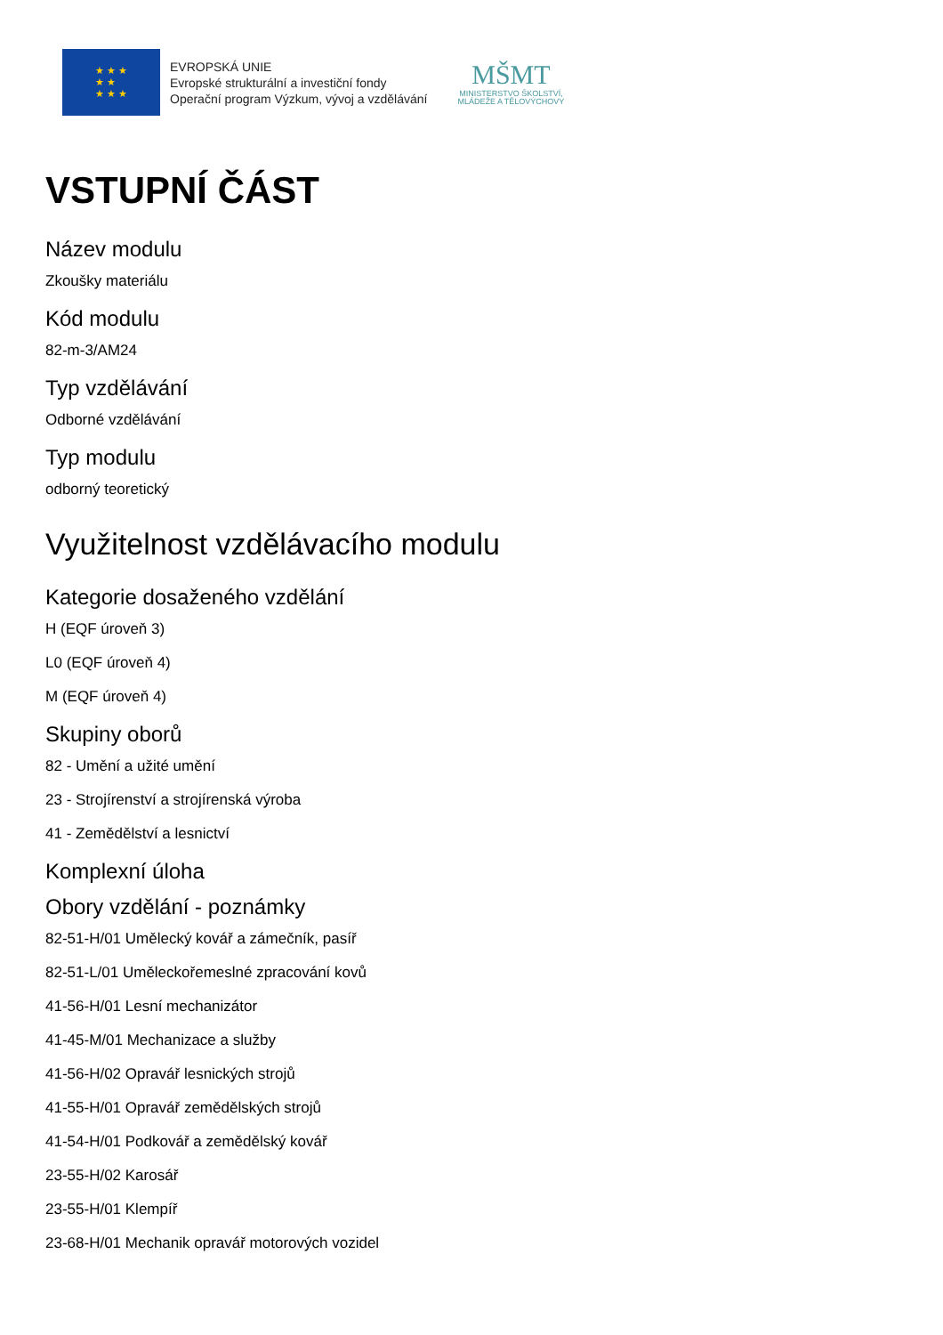★ ★ ★
★ ★
★ ★ ★
EVROPSKÁ UNIE
Evropské strukturální a investiční fondy
Operační program Výzkum, vývoj a vzdělávání
MŠMT
MINISTERSTVO ŠKOLSTVÍ,
MLÁDEŽE A TĚLOVÝCHOVY
VSTUPNÍ ČÁST
Název modulu
Zkoušky materiálu
Kód modulu
82-m-3/AM24
Typ vzdělávání
Odborné vzdělávání
Typ modulu
odborný teoretický
Využitelnost vzdělávacího modulu
Kategorie dosaženého vzdělání
H (EQF úroveň 3)
L0 (EQF úroveň 4)
M (EQF úroveň 4)
Skupiny oborů
82 - Umění a užité umění
23 - Strojírenství a strojírenská výroba
41 - Zemědělství a lesnictví
Komplexní úloha
Obory vzdělání - poznámky
82-51-H/01 Umělecký kovář a zámečník, pasíř
82-51-L/01 Uměleckořemeslné zpracování kovů
41-56-H/01 Lesní mechanizátor
41-45-M/01 Mechanizace a služby
41-56-H/02 Opravář lesnických strojů
41-55-H/01 Opravář zemědělských strojů
41-54-H/01 Podkovář a zemědělský kovář
23-55-H/02 Karosář
23-55-H/01 Klempíř
23-68-H/01 Mechanik opravář motorových vozidel